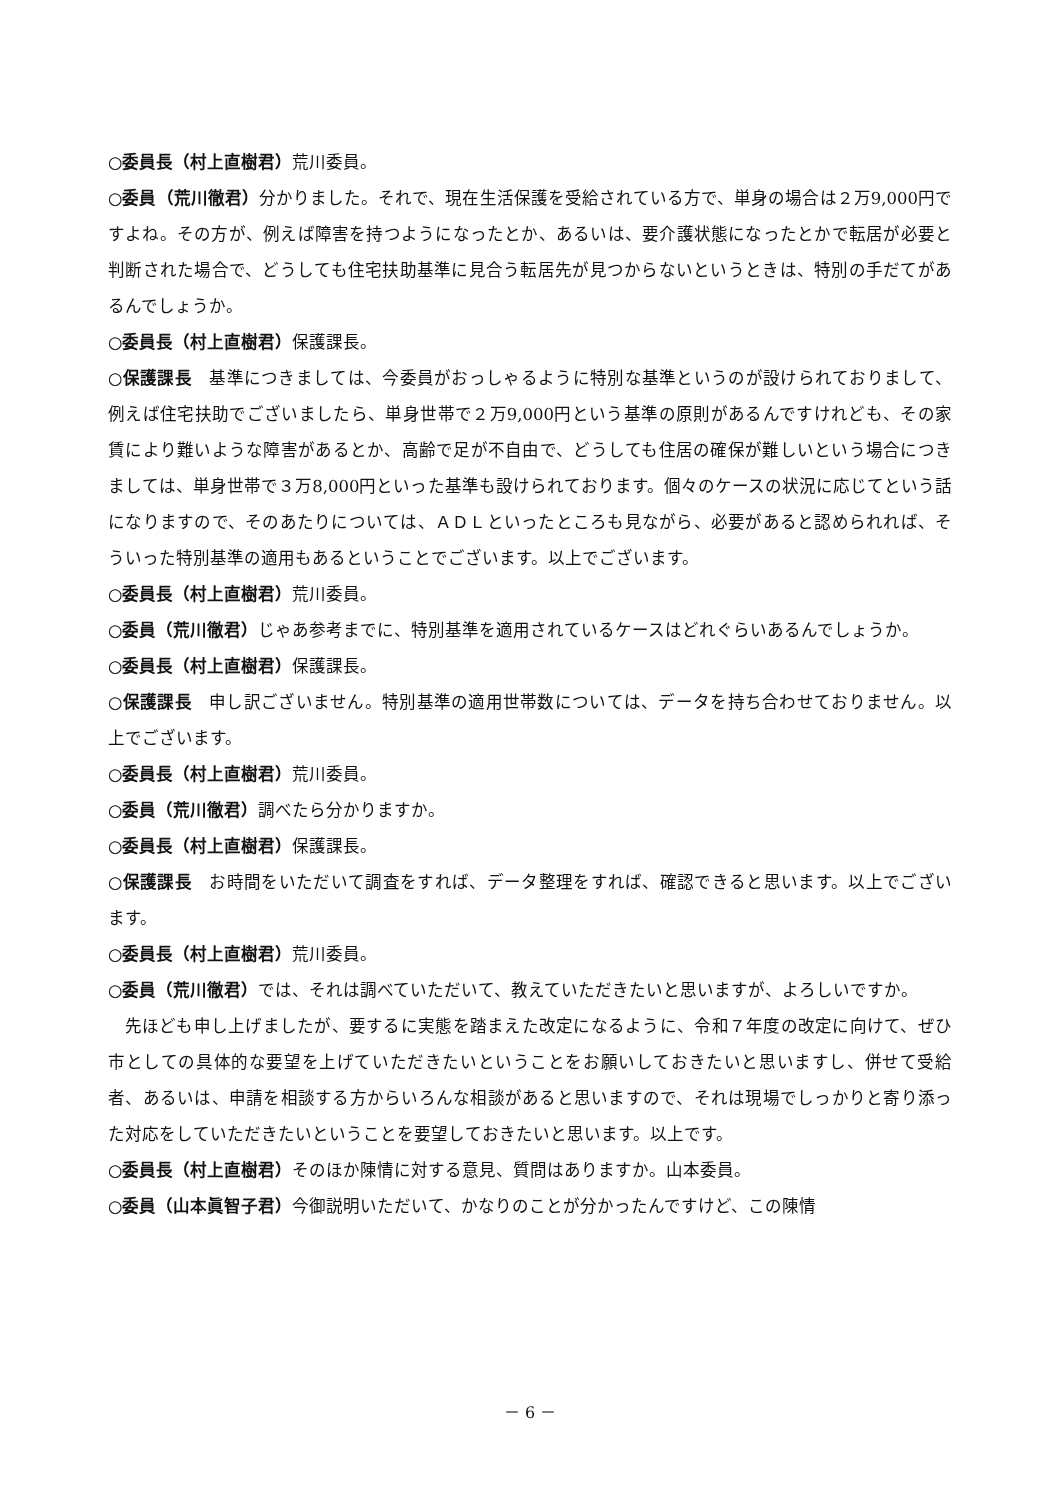○委員長（村上直樹君）荒川委員。
○委員（荒川徹君）分かりました。それで、現在生活保護を受給されている方で、単身の場合は２万9,000円ですよね。その方が、例えば障害を持つようになったとか、あるいは、要介護状態になったとかで転居が必要と判断された場合で、どうしても住宅扶助基準に見合う転居先が見つからないというときは、特別の手だてがあるんでしょうか。
○委員長（村上直樹君）保護課長。
○保護課長　基準につきましては、今委員がおっしゃるように特別な基準というのが設けられておりまして、例えば住宅扶助でございましたら、単身世帯で２万9,000円という基準の原則があるんですけれども、その家賃により難いような障害があるとか、高齢で足が不自由で、どうしても住居の確保が難しいという場合につきましては、単身世帯で３万8,000円といった基準も設けられております。個々のケースの状況に応じてという話になりますので、そのあたりについては、ＡＤＬといったところも見ながら、必要があると認められれば、そういった特別基準の適用もあるということでございます。以上でございます。
○委員長（村上直樹君）荒川委員。
○委員（荒川徹君）じゃあ参考までに、特別基準を適用されているケースはどれぐらいあるんでしょうか。
○委員長（村上直樹君）保護課長。
○保護課長　申し訳ございません。特別基準の適用世帯数については、データを持ち合わせておりません。以上でございます。
○委員長（村上直樹君）荒川委員。
○委員（荒川徹君）調べたら分かりますか。
○委員長（村上直樹君）保護課長。
○保護課長　お時間をいただいて調査をすれば、データ整理をすれば、確認できると思います。以上でございます。
○委員長（村上直樹君）荒川委員。
○委員（荒川徹君）では、それは調べていただいて、教えていただきたいと思いますが、よろしいですか。
先ほども申し上げましたが、要するに実態を踏まえた改定になるように、令和７年度の改定に向けて、ぜひ市としての具体的な要望を上げていただきたいということをお願いしておきたいと思いますし、併せて受給者、あるいは、申請を相談する方からいろんな相談があると思いますので、それは現場でしっかりと寄り添った対応をしていただきたいということを要望しておきたいと思います。以上です。
○委員長（村上直樹君）そのほか陳情に対する意見、質問はありますか。山本委員。
○委員（山本眞智子君）今御説明いただいて、かなりのことが分かったんですけど、この陳情
－ 6 －